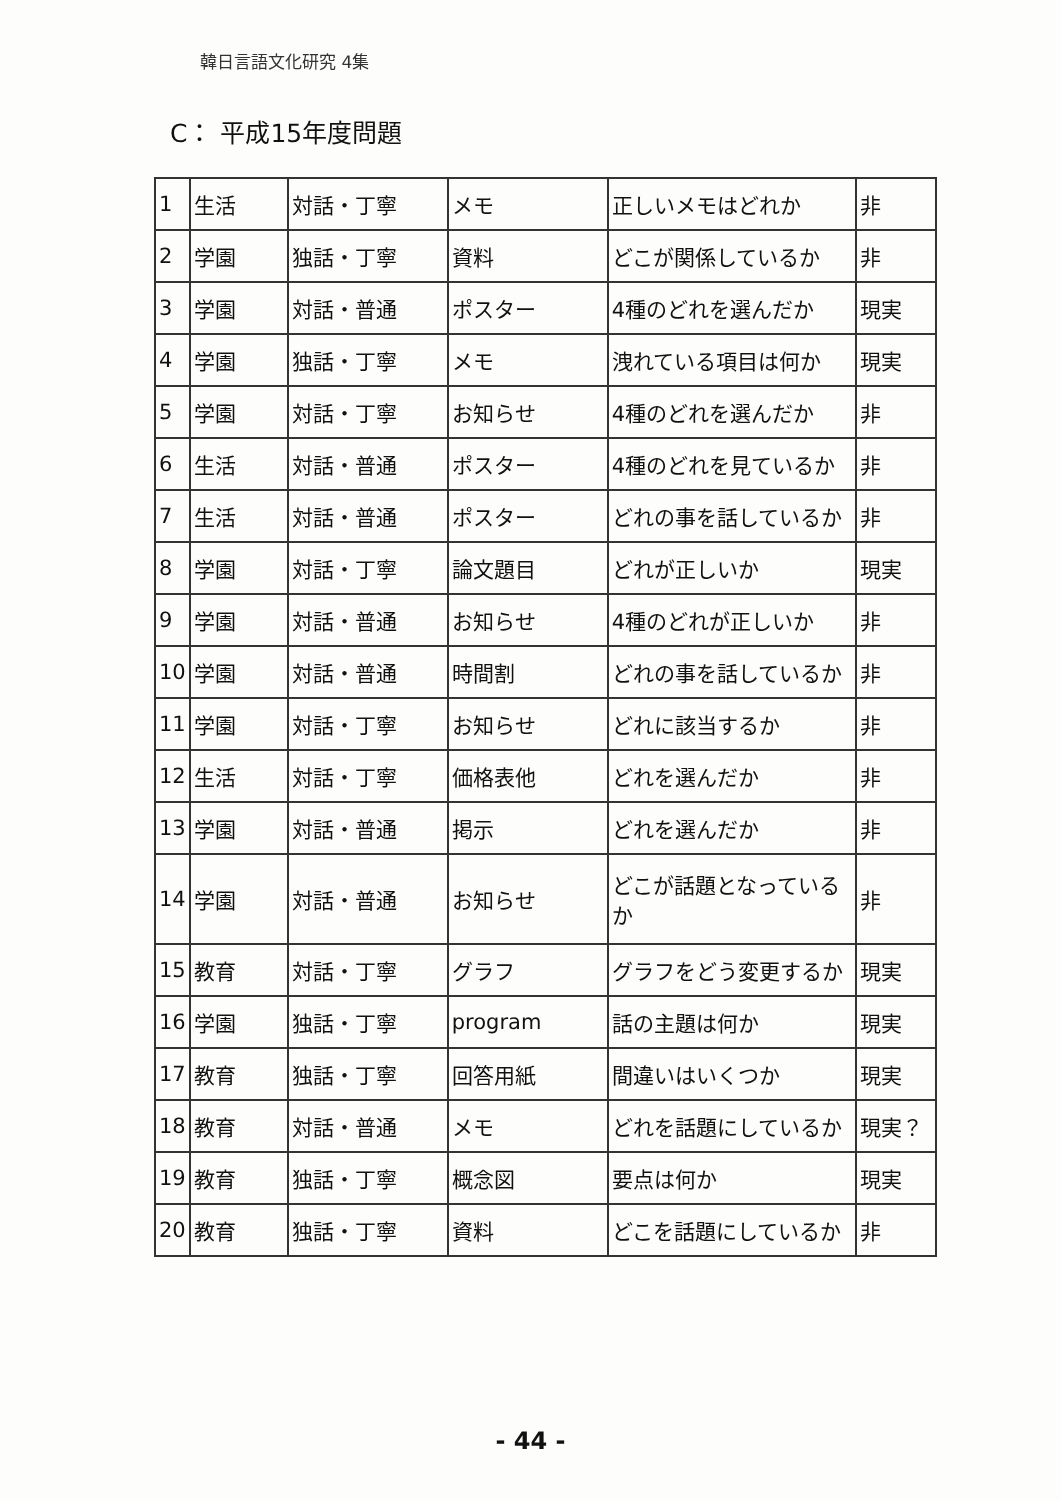韓日言語文化研究 4集
C： 平成15年度問題
| 1 | 生活 | 対話・丁寧 | メモ | 正しいメモはどれか | 非 |
| 2 | 学園 | 独話・丁寧 | 資料 | どこが関係しているか | 非 |
| 3 | 学園 | 対話・普通 | ポスター | 4種のどれを選んだか | 現実 |
| 4 | 学園 | 独話・丁寧 | メモ | 洩れている項目は何か | 現実 |
| 5 | 学園 | 対話・丁寧 | お知らせ | 4種のどれを選んだか | 非 |
| 6 | 生活 | 対話・普通 | ポスター | 4種のどれを見ているか | 非 |
| 7 | 生活 | 対話・普通 | ポスター | どれの事を話しているか | 非 |
| 8 | 学園 | 対話・丁寧 | 論文題目 | どれが正しいか | 現実 |
| 9 | 学園 | 対話・普通 | お知らせ | 4種のどれが正しいか | 非 |
| 10 | 学園 | 対話・普通 | 時間割 | どれの事を話しているか | 非 |
| 11 | 学園 | 対話・丁寧 | お知らせ | どれに該当するか | 非 |
| 12 | 生活 | 対話・丁寧 | 価格表他 | どれを選んだか | 非 |
| 13 | 学園 | 対話・普通 | 掲示 | どれを選んだか | 非 |
| 14 | 学園 | 対話・普通 | お知らせ | どこが話題となっているか | 非 |
| 15 | 教育 | 対話・丁寧 | グラフ | グラフをどう変更するか | 現実 |
| 16 | 学園 | 独話・丁寧 | program | 話の主題は何か | 現実 |
| 17 | 教育 | 独話・丁寧 | 回答用紙 | 間違いはいくつか | 現実 |
| 18 | 教育 | 対話・普通 | メモ | どれを話題にしているか | 現実？ |
| 19 | 教育 | 独話・丁寧 | 概念図 | 要点は何か | 現実 |
| 20 | 教育 | 独話・丁寧 | 資料 | どこを話題にしているか | 非 |
- 44 -